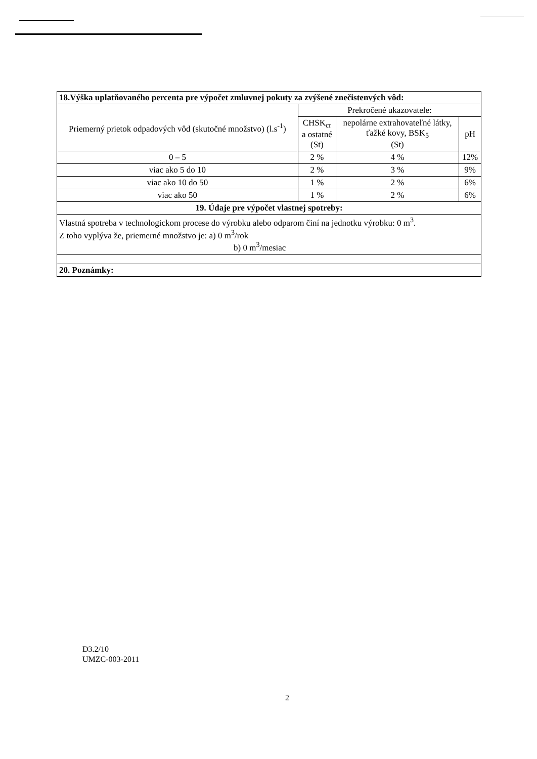| 18.Výška uplatňovaného percenta pre výpočet zmluvnej pokuty za zvýšené znečistenvých vôd: | | | |
| Priemerný prietok odpadových vôd (skutočné množstvo) (l.s<sup>-1</sup>) | Prekročené ukazovatele: | | |
| | CHSK<sub>cr</sub> a ostatné (St) | nepolárne extrahovateľné látky, ťažké kovy, BSK<sub>5</sub> (St) | pH |
| 0 – 5 | 2 % | 4 % | 12% |
| viac ako 5 do 10 | 2 % | 3 % | 9% |
| viac ako 10 do 50 | 1 % | 2 % | 6% |
| viac ako 50 | 1 % | 2 % | 6% |
| 19. Údaje pre výpočet vlastnej spotreby: | | | |
| Vlastná spotreba v technologickom procese do výrobku alebo odparom činí na jednotku výrobku: 0 m<sup>3</sup>. Z toho vyplýva že, priemerné množstvo je: a) 0 m<sup>3</sup>/rok b) 0 m<sup>3</sup>/mesiac | | | |
| 20. Poznámky: | | | |
D3.2/10
UMZC-003-2011
2